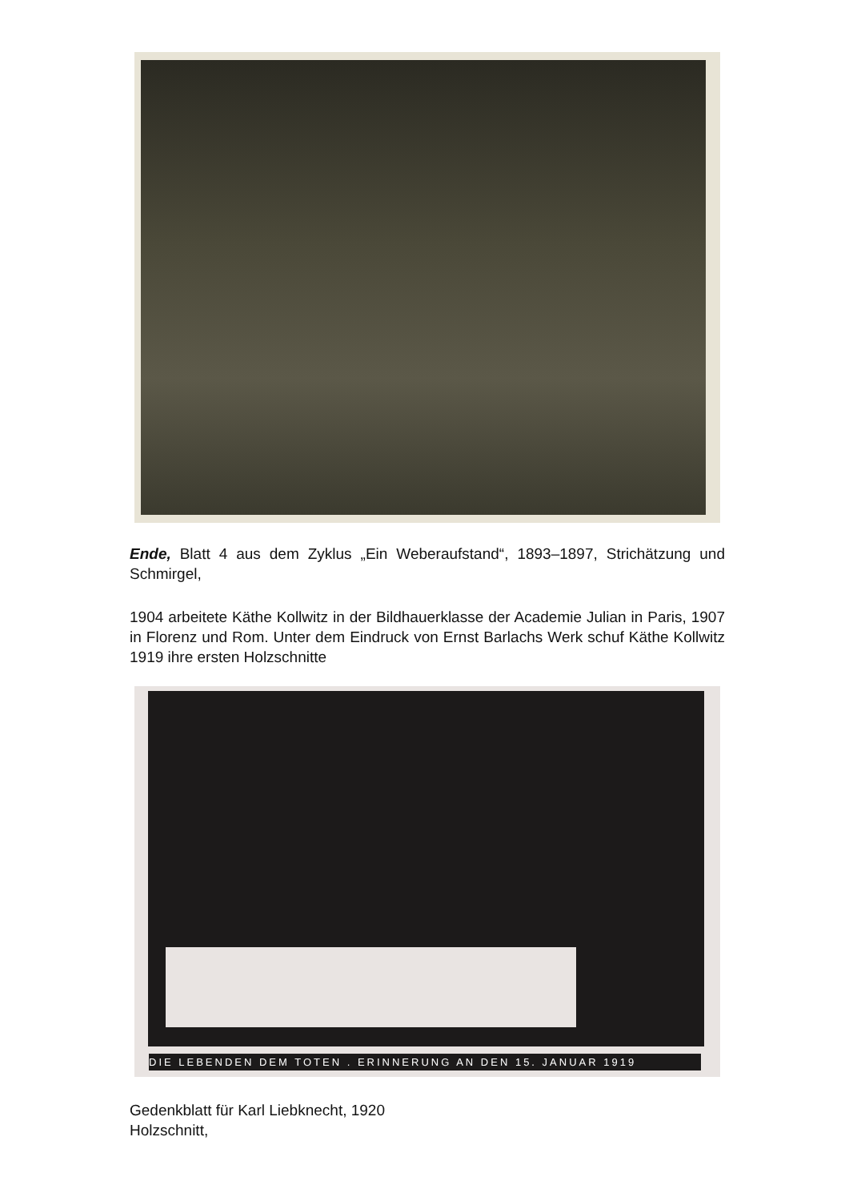Ende, Blatt 4 aus dem Zyklus „Ein Weberaufstand“, 1893–1897, Strichätzung und Schmirgel,
1904 arbeitete Käthe Kollwitz in der Bildhauerklasse der Academie Julian in Paris, 1907 in Florenz und Rom. Unter dem Eindruck von Ernst Barlachs Werk schuf Käthe Kollwitz 1919 ihre ersten Holzschnitte
DIE LEBENDEN DEM TOTEN . ERINNERUNG AN DEN 15. JANUAR 1919
Gedenkblatt für Karl Liebknecht, 1920
Holzschnitt,